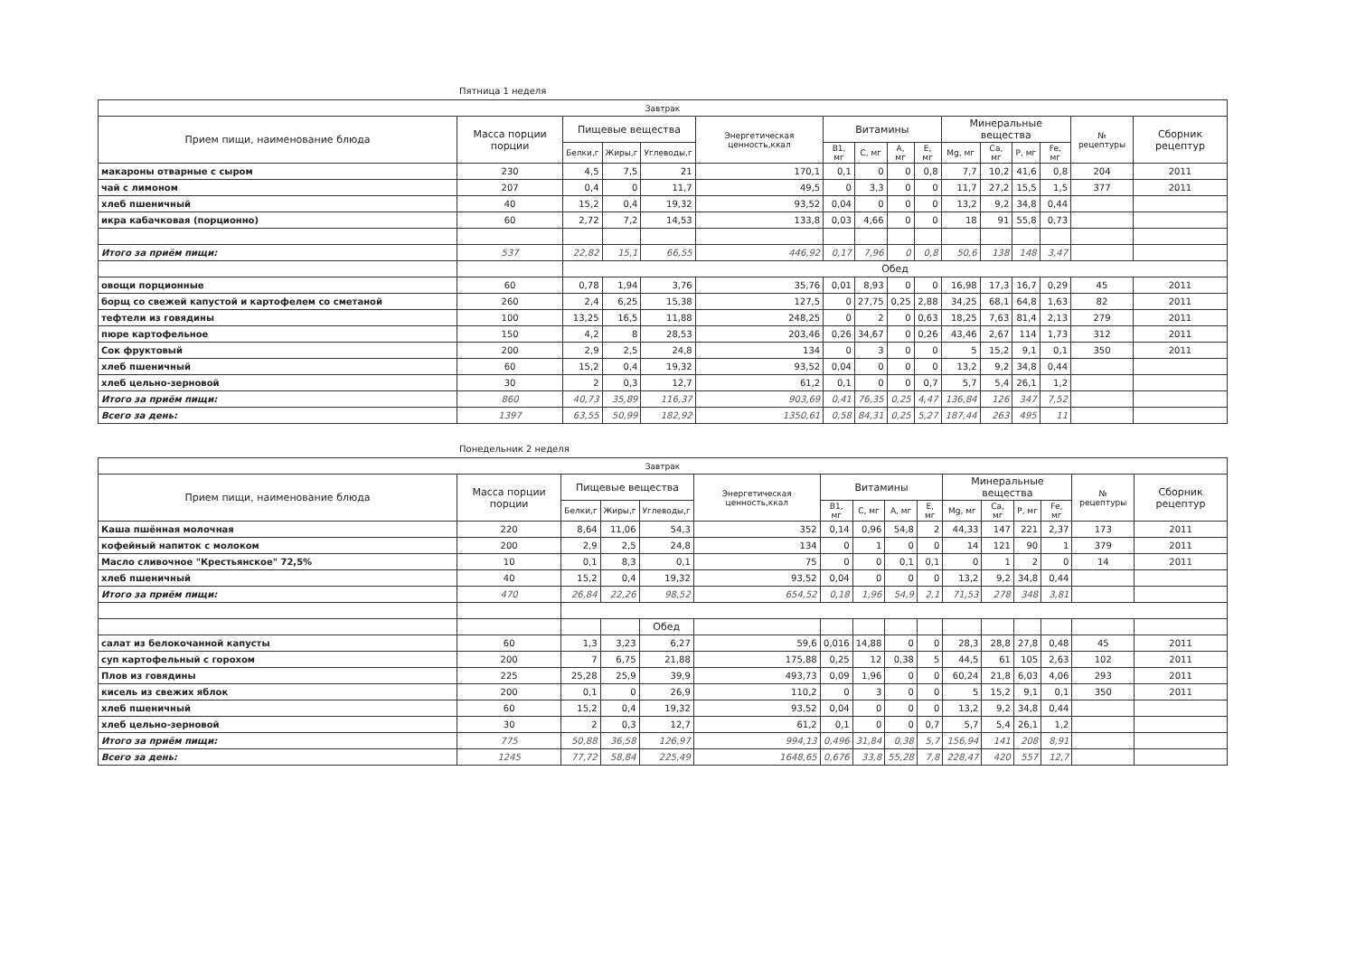Пятница 1 неделя
| Завтрак | | | | | | | | | | | | | | | |
| --- | --- | --- | --- | --- | --- | --- | --- | --- | --- | --- | --- | --- | --- | --- | --- |
| Прием пищи, наименование блюда | Масса порции порции | Пищевые вещества | | | Энергетическая ценность,ккал | Витамины | | | | Минеральные вещества | | | | № рецептуры | Сборник рецептур |
| | | Белки,г | Жиры,г | Углеводы,г | | B1, мг | C, мг | A, мг | E, мг | Mg, мг | Ca, мг | P, мг | Fe, мг | | |
| макароны отварные с сыром | 230 | 4,5 | 7,5 | 21 | 170,1 | 0,1 | 0 | 0 | 0,8 | 7,7 | 10,2 | 41,6 | 0,8 | 204 | 2011 |
| чай с лимоном | 207 | 0,4 | 0 | 11,7 | 49,5 | 0 | 3,3 | 0 | 0 | 11,7 | 27,2 | 15,5 | 1,5 | 377 | 2011 |
| хлеб пшеничный | 40 | 15,2 | 0,4 | 19,32 | 93,52 | 0,04 | 0 | 0 | 0 | 13,2 | 9,2 | 34,8 | 0,44 | | |
| икра кабачковая (порционно) | 60 | 2,72 | 7,2 | 14,53 | 133,8 | 0,03 | 4,66 | 0 | 0 | 18 | 91 | 55,8 | 0,73 | | |
| Итого за приём пищи: | 537 | 22,82 | 15,1 | 66,55 | 446,92 | 0,17 | 7,96 | 0 | 0,8 | 50,6 | 138 | 148 | 3,47 | | |
| | | Обед | | | | | | | | | | | | | |
| овощи порционные | 60 | 0,78 | 1,94 | 3,76 | 35,76 | 0,01 | 8,93 | 0 | 0 | 16,98 | 17,3 | 16,7 | 0,29 | 45 | 2011 |
| борщ со свежей капустой и картофелем со сметаной | 260 | 2,4 | 6,25 | 15,38 | 127,5 | 0 | 27,75 | 0,25 | 2,88 | 34,25 | 68,1 | 64,8 | 1,63 | 82 | 2011 |
| тефтели из говядины | 100 | 13,25 | 16,5 | 11,88 | 248,25 | 0 | 2 | 0 | 0,63 | 18,25 | 7,63 | 81,4 | 2,13 | 279 | 2011 |
| пюре картофельное | 150 | 4,2 | 8 | 28,53 | 203,46 | 0,26 | 34,67 | 0 | 0,26 | 43,46 | 2,67 | 114 | 1,73 | 312 | 2011 |
| Сок фруктовый | 200 | 2,9 | 2,5 | 24,8 | 134 | 0 | 3 | 0 | 0 | 5 | 15,2 | 9,1 | 0,1 | 350 | 2011 |
| хлеб пшеничный | 60 | 15,2 | 0,4 | 19,32 | 93,52 | 0,04 | 0 | 0 | 0 | 13,2 | 9,2 | 34,8 | 0,44 | | |
| хлеб цельно-зерновой | 30 | 2 | 0,3 | 12,7 | 61,2 | 0,1 | 0 | 0 | 0,7 | 5,7 | 5,4 | 26,1 | 1,2 | | |
| Итого за приём пищи: | 860 | 40,73 | 35,89 | 116,37 | 903,69 | 0,41 | 76,35 | 0,25 | 4,47 | 136,84 | 126 | 347 | 7,52 | | |
| Всего за день: | 1397 | 63,55 | 50,99 | 182,92 | 1350,61 | 0,58 | 84,31 | 0,25 | 5,27 | 187,44 | 263 | 495 | 11 | | |
Понедельник 2 неделя
| Завтрак | | | | | | | | | | | | | | | |
| --- | --- | --- | --- | --- | --- | --- | --- | --- | --- | --- | --- | --- | --- | --- | --- |
| Прием пищи, наименование блюда | Масса порции порции | Пищевые вещества | | | Энергетическая ценность,ккал | Витамины | | | | Минеральные вещества | | | | № рецептуры | Сборник рецептур |
| | | Белки,г | Жиры,г | Углеводы,г | | B1, мг | C, мг | A, мг | E, мг | Mg, мг | Ca, мг | P, мг | Fe, мг | | |
| Каша пшённая молочная | 220 | 8,64 | 11,06 | 54,3 | 352 | 0,14 | 0,96 | 54,8 | 2 | 44,33 | 147 | 221 | 2,37 | 173 | 2011 |
| кофейный напиток с молоком | 200 | 2,9 | 2,5 | 24,8 | 134 | 0 | 1 | 0 | 0 | 14 | 121 | 90 | 1 | 379 | 2011 |
| Масло сливочное "Крестьянское" 72,5% | 10 | 0,1 | 8,3 | 0,1 | 75 | 0 | 0 | 0,1 | 0,1 | 0 | 1 | 2 | 0 | 14 | 2011 |
| хлеб пшеничный | 40 | 15,2 | 0,4 | 19,32 | 93,52 | 0,04 | 0 | 0 | 0 | 13,2 | 9,2 | 34,8 | 0,44 | | |
| Итого за приём пищи: | 470 | 26,84 | 22,26 | 98,52 | 654,52 | 0,18 | 1,96 | 54,9 | 2,1 | 71,53 | 278 | 348 | 3,81 | | |
| | | | | Обед | | | | | | | | | | | |
| салат из белокочанной капусты | 60 | 1,3 | 3,23 | 6,27 | 59,6 | 0,016 | 14,88 | 0 | 0 | 28,3 | 28,8 | 27,8 | 0,48 | 45 | 2011 |
| суп картофельный с горохом | 200 | 7 | 6,75 | 21,88 | 175,88 | 0,25 | 12 | 0,38 | 5 | 44,5 | 61 | 105 | 2,63 | 102 | 2011 |
| Плов из говядины | 225 | 25,28 | 25,9 | 39,9 | 493,73 | 0,09 | 1,96 | 0 | 0 | 60,24 | 21,8 | 6,03 | 4,06 | 293 | 2011 |
| кисель из свежих яблок | 200 | 0,1 | 0 | 26,9 | 110,2 | 0 | 3 | 0 | 0 | 5 | 15,2 | 9,1 | 0,1 | 350 | 2011 |
| хлеб пшеничный | 60 | 15,2 | 0,4 | 19,32 | 93,52 | 0,04 | 0 | 0 | 0 | 13,2 | 9,2 | 34,8 | 0,44 | | |
| хлеб цельно-зерновой | 30 | 2 | 0,3 | 12,7 | 61,2 | 0,1 | 0 | 0 | 0,7 | 5,7 | 5,4 | 26,1 | 1,2 | | |
| Итого за приём пищи: | 775 | 50,88 | 36,58 | 126,97 | 994,13 | 0,496 | 31,84 | 0,38 | 5,7 | 156,94 | 141 | 208 | 8,91 | | |
| Всего за день: | 1245 | 77,72 | 58,84 | 225,49 | 1648,65 | 0,676 | 33,8 | 55,28 | 7,8 | 228,47 | 420 | 557 | 12,7 | | |